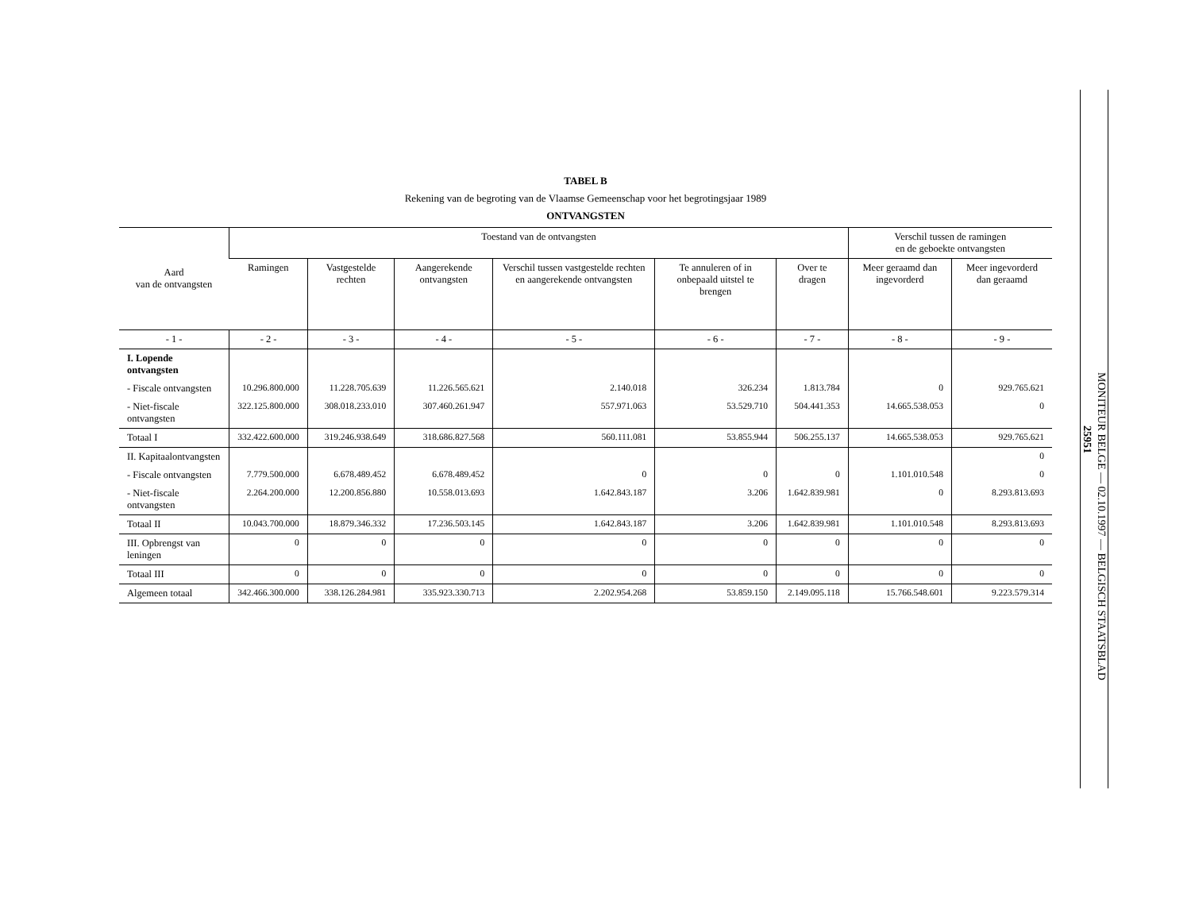TABEL B
Rekening van de begroting van de Vlaamse Gemeenschap voor het begrotingsjaar 1989
ONTVANGSTEN
| Aard van de ontvangsten | Toestand van de ontvangsten | | | | | | Verschil tussen de ramingen en de geboekte ontvangsten | |
| --- | --- | --- | --- | --- | --- | --- | --- | --- |
| | Ramingen | Vastgestelde rechten | Aangerekende ontvangsten | Verschil tussen vastgestelde rechten en aangerekende ontvangsten | Te annuleren of in onbepaald uitstel te brengen | Over te dragen | Meer geraamd dan ingevorderd | Meer ingevorderd dan geraamd |
| - 1 - | - 2 - | - 3 - | - 4 - | - 5 - | - 6 - | - 7 - | - 8 - | - 9 - |
| I. Lopende ontvangsten | | | | | | | | |
| - Fiscale ontvangsten | 10.296.800.000 | 11.228.705.639 | 11.226.565.621 | 2.140.018 | 326.234 | 1.813.784 | 0 | 929.765.621 |
| - Niet-fiscale ontvangsten | 322.125.800.000 | 308.018.233.010 | 307.460.261.947 | 557.971.063 | 53.529.710 | 504.441.353 | 14.665.538.053 | 0 |
| Totaal I | 332.422.600.000 | 319.246.938.649 | 318.686.827.568 | 560.111.081 | 53.855.944 | 506.255.137 | 14.665.538.053 | 929.765.621 |
| II. Kapitaalontvangsten | | | | | | | | 0 |
| - Fiscale ontvangsten | 7.779.500.000 | 6.678.489.452 | 6.678.489.452 | 0 | 0 | 0 | 1.101.010.548 | 0 |
| - Niet-fiscale ontvangsten | 2.264.200.000 | 12.200.856.880 | 10.558.013.693 | 1.642.843.187 | 3.206 | 1.642.839.981 | 0 | 8.293.813.693 |
| Totaal II | 10.043.700.000 | 18.879.346.332 | 17.236.503.145 | 1.642.843.187 | 3.206 | 1.642.839.981 | 1.101.010.548 | 8.293.813.693 |
| III. Opbrengst van leningen | 0 | 0 | 0 | 0 | 0 | 0 | 0 | 0 |
| Totaal III | 0 | 0 | 0 | 0 | 0 | 0 | 0 | 0 |
| Algemeen totaal | 342.466.300.000 | 338.126.284.981 | 335.923.330.713 | 2.202.954.268 | 53.859.150 | 2.149.095.118 | 15.766.548.601 | 9.223.579.314 |
MONITEUR BELGE — 02.10.1997 — BELGISCH STAATSBLAD
25951